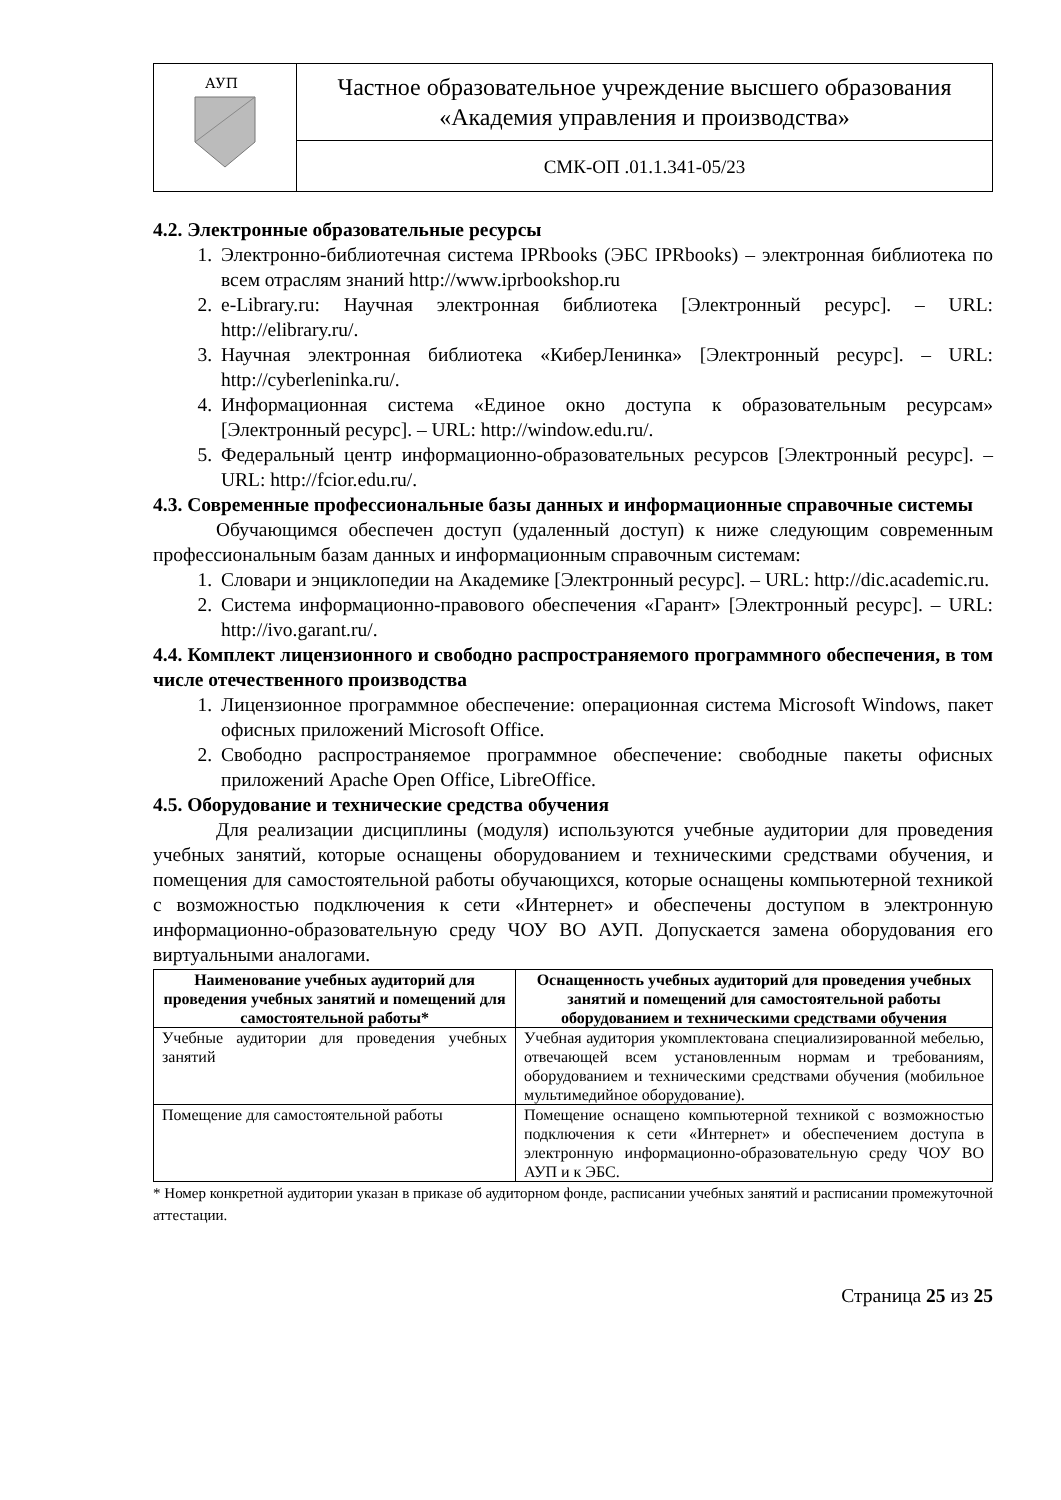| АУП | Частное образовательное учреждение высшего образования «Академия управления и производства» |
| | СМК-ОП .01.1.341-05/23 |
4.2. Электронные образовательные ресурсы
1. Электронно-библиотечная система IPRbooks (ЭБС IPRbooks) – электронная библиотека по всем отраслям знаний http://www.iprbookshop.ru
2. e-Library.ru: Научная электронная библиотека [Электронный ресурс]. – URL: http://elibrary.ru/.
3. Научная электронная библиотека «КиберЛенинка» [Электронный ресурс]. – URL: http://cyberleninka.ru/.
4. Информационная система «Единое окно доступа к образовательным ресурсам» [Электронный ресурс]. – URL: http://window.edu.ru/.
5. Федеральный центр информационно-образовательных ресурсов [Электронный ресурс]. – URL: http://fcior.edu.ru/.
4.3. Современные профессиональные базы данных и информационные справочные системы
Обучающимся обеспечен доступ (удаленный доступ) к ниже следующим современным профессиональным базам данных и информационным справочным системам:
1. Словари и энциклопедии на Академике [Электронный ресурс]. – URL: http://dic.academic.ru.
2. Система информационно-правового обеспечения «Гарант» [Электронный ресурс]. – URL: http://ivo.garant.ru/.
4.4. Комплект лицензионного и свободно распространяемого программного обеспечения, в том числе отечественного производства
1. Лицензионное программное обеспечение: операционная система Microsoft Windows, пакет офисных приложений Microsoft Office.
2. Свободно распространяемое программное обеспечение: свободные пакеты офисных приложений Apache Open Office, LibreOffice.
4.5. Оборудование и технические средства обучения
Для реализации дисциплины (модуля) используются учебные аудитории для проведения учебных занятий, которые оснащены оборудованием и техническими средствами обучения, и помещения для самостоятельной работы обучающихся, которые оснащены компьютерной техникой с возможностью подключения к сети «Интернет» и обеспечены доступом в электронную информационно-образовательную среду ЧОУ ВО АУП. Допускается замена оборудования его виртуальными аналогами.
| Наименование учебных аудиторий для проведения учебных занятий и помещений для самостоятельной работы* | Оснащенность учебных аудиторий для проведения учебных занятий и помещений для самостоятельной работы оборудованием и техническими средствами обучения |
| --- | --- |
| Учебные аудитории для проведения учебных занятий | Учебная аудитория укомплектована специализированной мебелью, отвечающей всем установленным нормам и требованиям, оборудованием и техническими средствами обучения (мобильное мультимедийное оборудование). |
| Помещение для самостоятельной работы | Помещение оснащено компьютерной техникой с возможностью подключения к сети «Интернет» и обеспечением доступа в электронную информационно-образовательную среду ЧОУ ВО АУП и к ЭБС. |
* Номер конкретной аудитории указан в приказе об аудиторном фонде, расписании учебных занятий и расписании промежуточной аттестации.
Страница 25 из 25